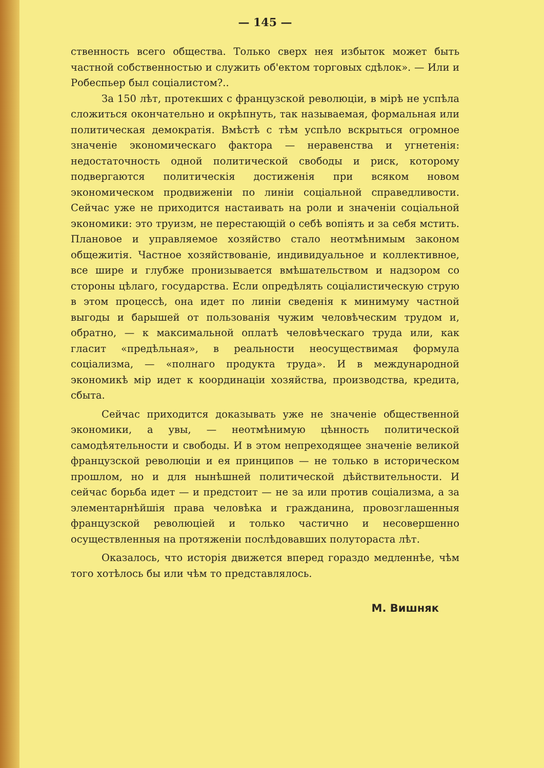— 145 —
ственность всего общества. Только сверх нея избыток может быть частной собственностью и служить об'ектом торговых сдѣлок». — Или и Робеспьер был соціалистом?..
За 150 лѣт, протекших с французской революціи, в мірѣ не успѣла сложиться окончательно и окрѣпнуть, так называемая, формальная или политическая демократія. Вмѣстѣ с тѣм успѣло вскрыться огромное значеніе экономическаго фактора — неравенства и угнетенія: недостаточность одной политической свободы и риск, которому подвергаются политическія достиженія при всяком новом экономическом продвиженіи по линіи соціальной справедливости. Сейчас уже не приходится настаивать на роли и значеніи соціальной экономики: это труизм, не перестающій о себѣ вопіять и за себя мстить. Плановое и управляемое хозяйство стало неотмѣнимым законом общежитія. Частное хозяйствованіе, индивидуальное и коллективное, все шире и глубже пронизывается вмѣшательством и надзором со стороны цѣлаго, государства. Если опредѣлять соціалистическую струю в этом процессѣ, она идет по линіи сведенія к минимуму частной выгоды и барышей от пользованія чужим человѣческим трудом и, обратно, — к максимальной оплатѣ человѣческаго труда или, как гласит «предѣльная», в реальности неосуществимая формула соціализма, — «полнаго продукта труда». И в международной экономикѣ мір идет к координаціи хозяйства, производства, кредита, сбыта.
Сейчас приходится доказывать уже не значеніе общественной экономики, а увы, — неотмѣнимую цѣнность политической самодѣятельности и свободы. И в этом непреходящее значеніе великой французской революціи и ея принципов — не только в историческом прошлом, но и для нынѣшней политической дѣйствительности. И сейчас борьба идет — и предстоит — не за или против соціализма, а за элементарнѣйшія права человѣка и гражданина, провозглашенныя французской революціей и только частично и несовершенно осуществленныя на протяженіи послѣдовавших полутораста лѣт.
Оказалось, что исторія движется вперед гораздо медленнѣе, чѣм того хотѣлось бы или чѣм то представлялось.
М. Вишняк